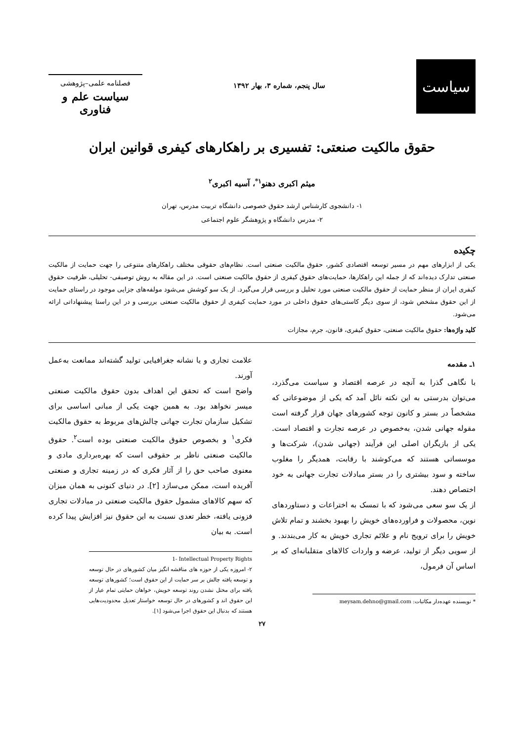سیاست
سال پنجم، شماره ۳، بهار ۱۳۹۲
فصلنامه علمی–پژوهشی
سیاست علم و فناوری
حقوق مالکیت صنعتی: تفسیری بر راهکارهای کیفری قوانین ایران
میثم اکبری دهنو<sup>۱*</sup>، آسیه اکبری<sup>۲</sup>
۱- دانشجوی کارشناس ارشد حقوق خصوصی دانشگاه تربیت مدرس، تهران
۲- مدرس دانشگاه و پژوهشگر علوم اجتماعی
چکیده
یکی از ابزارهای مهم در مسیر توسعه اقتصادی کشور، حقوق مالکیت صنعتی است. نظام‌های حقوقی مختلف راهکارهای متنوعی را جهت حمایت از مالکیت صنعتی تدارک دیده‌اند که از جمله این راهکارها، حمایت‌های حقوق کیفری از حقوق مالکیت صنعتی است. در این مقاله به روش توصیفی- تحلیلی، ظرفیت حقوق کیفری ایران از منظر حمایت از حقوق مالکیت صنعتی مورد تحلیل و بررسی قرار می‌گیرد. از یک سو کوشش می‌شود مولفه‌های جزایی موجود در راستای حمایت از این حقوق مشخص شود، از سوی دیگر کاستی‌های حقوق داخلی در مورد حمایت کیفری از حقوق مالکیت صنعتی بررسی و در این راستا پیشنهاداتی ارائه می‌شود.
کلید واژه‌ها: حقوق مالکیت صنعتی، حقوق کیفری، قانون، جرم، مجازات
۱ـ مقدمه
با نگاهی گذرا به آنچه در عرصه اقتصاد و سیاست می‌گذرد، می‌توان بدرستی به این نکته نائل آمد که یکی از موضوعاتی که مشخصاً در بستر و کانون توجه کشورهای جهان قرار گرفته است مقوله جهانی شدن، به‌خصوص در عرصه تجارت و اقتصاد است. یکی از بازیگران اصلی این فرآیند (جهانی شدن)، شرکت‌ها و موسساتی هستند که می‌کوشند با رقابت، همدیگر را مغلوب ساخته و سود بیشتری را در بستر مبادلات تجارت جهانی به خود اختصاص دهند.
از یک سو سعی می‌شود که با تمسک به اختراعات و دستاوردهای نوین، محصولات و فراورده‌های خویش را بهبود بخشند و تمام تلاش خویش را برای ترویج نام و علائم تجاری خویش به کار می‌بندند. و از سویی دیگر از تولید، عرضه و واردات کالاهای متقلبانه‌ای که بر اساس آن فرمول،
* نویسنده عهده‌دار مکاتبات: meysam.dehno@gmail.com
علامت تجاری و یا نشانه جغرافیایی تولید گشته‌اند ممانعت به‌عمل آورند.
واضح است که تحقق این اهداف بدون حقوق مالکیت صنعتی میسر نخواهد بود. به همین جهت یکی از مبانی اساسی برای تشکیل سازمان تجارت جهانی چالش‌های مربوط به حقوق مالکیت فکری<sup>۱</sup> و بخصوص حقوق مالکیت صنعتی بوده است<sup>۲</sup>. حقوق مالکیت صنعتی ناظر بر حقوقی است که بهره‌برداری مادی و معنوی صاحب حق را از آثار فکری که در زمینه تجاری و صنعتی آفریده است، ممکن می‌سازد [۲]. در دنیای کنونی به همان میزان که سهم کالاهای مشمول حقوق مالکیت صنعتی در مبادلات تجاری فزونی یافته، خطر تعدی نسبت به این حقوق نیز افزایش پیدا کرده است. به بیان
1- Intellectual Property Rights
۲- امروزه یکی از حوزه های مناقشه انگیز میان کشورهای در حال توسعه و توسعه یافته چالش بر سر حمایت از این حقوق است؛ کشورهای توسعه یافته برای مختل نشدن روند توسعه خویش، خواهان حمایتی تمام عیار از این حقوق اند و کشورهای در حال توسعه خواستار تعدیل محدودیت‌هایی هستند که بدنبال این حقوق اجرا می‌شود [۱].
۲۷